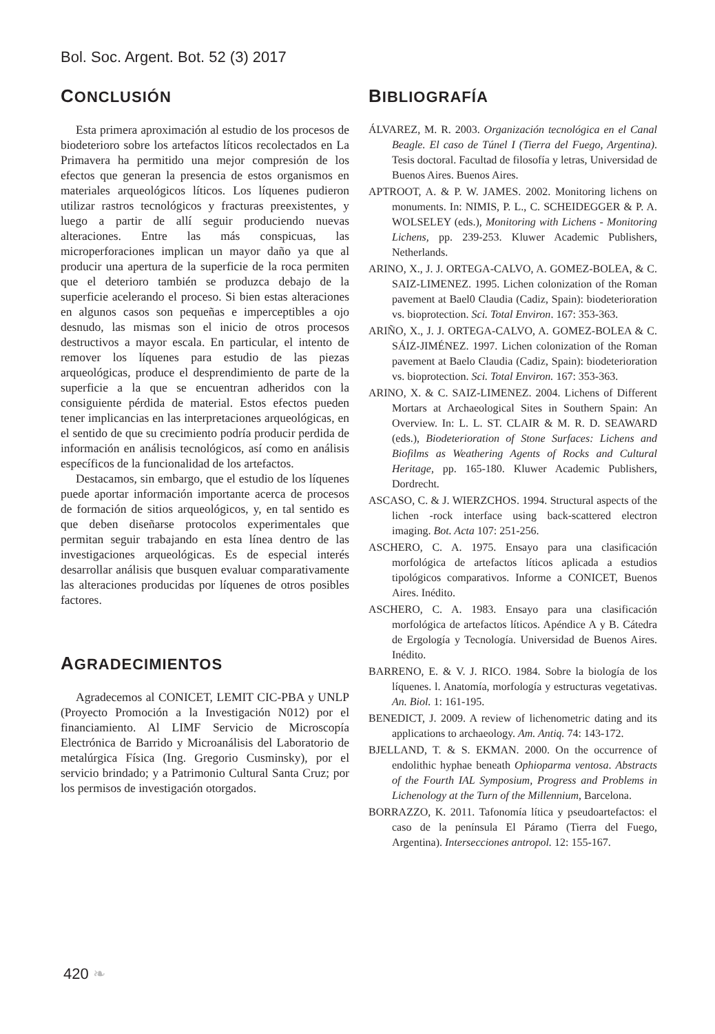Bol. Soc. Argent. Bot. 52 (3) 2017
CONCLUSIÓN
Esta primera aproximación al estudio de los procesos de biodeterioro sobre los artefactos líticos recolectados en La Primavera ha permitido una mejor compresión de los efectos que generan la presencia de estos organismos en materiales arqueológicos líticos. Los líquenes pudieron utilizar rastros tecnológicos y fracturas preexistentes, y luego a partir de allí seguir produciendo nuevas alteraciones. Entre las más conspicuas, las microperforaciones implican un mayor daño ya que al producir una apertura de la superficie de la roca permiten que el deterioro también se produzca debajo de la superficie acelerando el proceso. Si bien estas alteraciones en algunos casos son pequeñas e imperceptibles a ojo desnudo, las mismas son el inicio de otros procesos destructivos a mayor escala. En particular, el intento de remover los líquenes para estudio de las piezas arqueológicas, produce el desprendimiento de parte de la superficie a la que se encuentran adheridos con la consiguiente pérdida de material. Estos efectos pueden tener implicancias en las interpretaciones arqueológicas, en el sentido de que su crecimiento podría producir perdida de información en análisis tecnológicos, así como en análisis específicos de la funcionalidad de los artefactos.
Destacamos, sin embargo, que el estudio de los líquenes puede aportar información importante acerca de procesos de formación de sitios arqueológicos, y, en tal sentido es que deben diseñarse protocolos experimentales que permitan seguir trabajando en esta línea dentro de las investigaciones arqueológicas. Es de especial interés desarrollar análisis que busquen evaluar comparativamente las alteraciones producidas por líquenes de otros posibles factores.
AGRADECIMIENTOS
Agradecemos al CONICET, LEMIT CIC-PBA y UNLP (Proyecto Promoción a la Investigación N012) por el financiamiento. Al LIMF Servicio de Microscopía Electrónica de Barrido y Microanálisis del Laboratorio de metalúrgica Física (Ing. Gregorio Cusminsky), por el servicio brindado; y a Patrimonio Cultural Santa Cruz; por los permisos de investigación otorgados.
BIBLIOGRAFÍA
ÁLVAREZ, M. R. 2003. Organización tecnológica en el Canal Beagle. El caso de Túnel I (Tierra del Fuego, Argentina). Tesis doctoral. Facultad de filosofía y letras, Universidad de Buenos Aires. Buenos Aires.
APTROOT, A. & P. W. JAMES. 2002. Monitoring lichens on monuments. In: NIMIS, P. L., C. SCHEIDEGGER & P. A. WOLSELEY (eds.), Monitoring with Lichens - Monitoring Lichens, pp. 239-253. Kluwer Academic Publishers, Netherlands.
ARINO, X., J. J. ORTEGA-CALVO, A. GOMEZ-BOLEA, & C. SAIZ-LIMENEZ. 1995. Lichen colonization of the Roman pavement at Bael0 Claudia (Cadiz, Spain): biodeterioration vs. bioprotection. Sci. Total Environ. 167: 353-363.
ARIÑO, X., J. J. ORTEGA-CALVO, A. GOMEZ-BOLEA & C. SÁIZ-JIMÉNEZ. 1997. Lichen colonization of the Roman pavement at Baelo Claudia (Cadiz, Spain): biodeterioration vs. bioprotection. Sci. Total Environ. 167: 353-363.
ARINO, X. & C. SAIZ-LIMENEZ. 2004. Lichens of Different Mortars at Archaeological Sites in Southern Spain: An Overview. In: L. L. ST. CLAIR & M. R. D. SEAWARD (eds.), Biodeterioration of Stone Surfaces: Lichens and Biofilms as Weathering Agents of Rocks and Cultural Heritage, pp. 165-180. Kluwer Academic Publishers, Dordrecht.
ASCASO, C. & J. WIERZCHOS. 1994. Structural aspects of the lichen -rock interface using back-scattered electron imaging. Bot. Acta 107: 251-256.
ASCHERO, C. A. 1975. Ensayo para una clasificación morfológica de artefactos líticos aplicada a estudios tipológicos comparativos. Informe a CONICET, Buenos Aires. Inédito.
ASCHERO, C. A. 1983. Ensayo para una clasificación morfológica de artefactos líticos. Apéndice A y B. Cátedra de Ergología y Tecnología. Universidad de Buenos Aires. Inédito.
BARRENO, E. & V. J. RICO. 1984. Sobre la biología de los líquenes. l. Anatomía, morfología y estructuras vegetativas. An. Biol. 1: 161-195.
BENEDICT, J. 2009. A review of lichenometric dating and its applications to archaeology. Am. Antiq. 74: 143-172.
BJELLAND, T. & S. EKMAN. 2000. On the occurrence of endolithic hyphae beneath Ophioparma ventosa. Abstracts of the Fourth IAL Symposium, Progress and Problems in Lichenology at the Turn of the Millennium, Barcelona.
BORRAZZO, K. 2011. Tafonomía lítica y pseudoartefactos: el caso de la península El Páramo (Tierra del Fuego, Argentina). Intersecciones antropol. 12: 155-167.
420 ❧